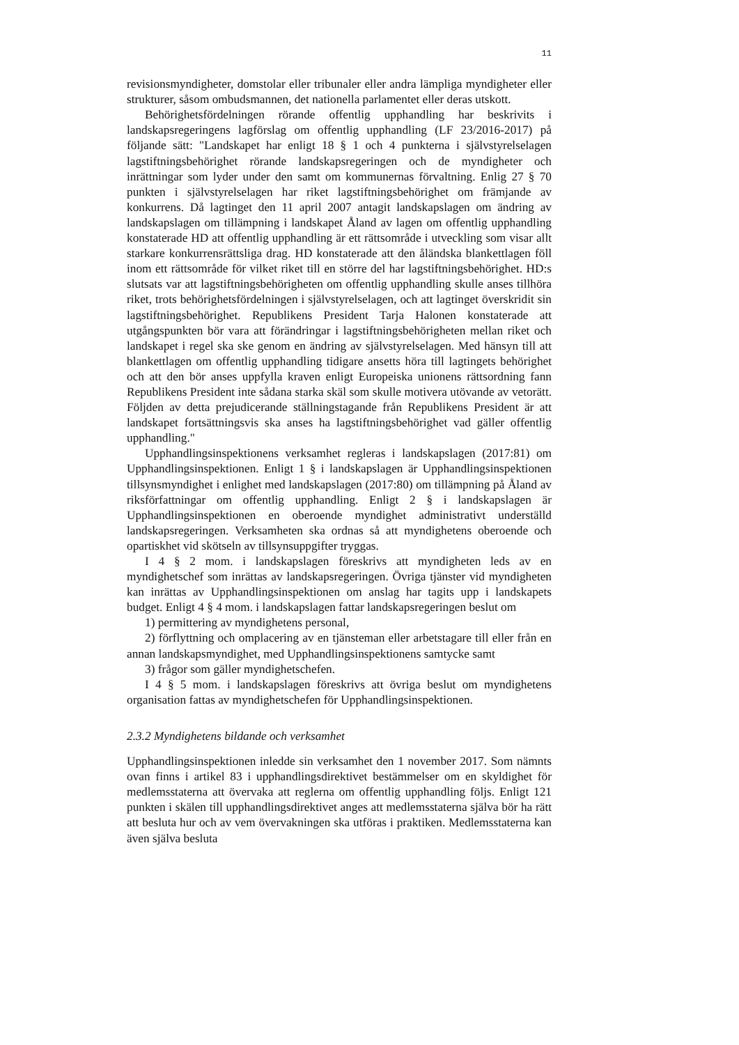11
revisionsmyndigheter, domstolar eller tribunaler eller andra lämpliga myndigheter eller strukturer, såsom ombudsmannen, det nationella parlamentet eller deras utskott.
Behörighetsfördelningen rörande offentlig upphandling har beskrivits i landskapsregeringens lagförslag om offentlig upphandling (LF 23/2016-2017) på följande sätt: "Landskapet har enligt 18 § 1 och 4 punkterna i självstyrelselagen lagstiftningsbehörighet rörande landskapsregeringen och de myndigheter och inrättningar som lyder under den samt om kommunernas förvaltning. Enlig 27 § 70 punkten i självstyrelselagen har riket lagstiftningsbehörighet om främjande av konkurrens. Då lagtinget den 11 april 2007 antagit landskapslagen om ändring av landskapslagen om tillämpning i landskapet Åland av lagen om offentlig upphandling konstaterade HD att offentlig upphandling är ett rättsområde i utveckling som visar allt starkare konkurrensrättsliga drag. HD konstaterade att den åländska blankettlagen föll inom ett rättsområde för vilket riket till en större del har lagstiftningsbehörighet. HD:s slutsats var att lagstiftningsbehörigheten om offentlig upphandling skulle anses tillhöra riket, trots behörighetsfördelningen i självstyrelselagen, och att lagtinget överskridit sin lagstiftningsbehörighet. Republikens President Tarja Halonen konstaterade att utgångspunkten bör vara att förändringar i lagstiftningsbehörigheten mellan riket och landskapet i regel ska ske genom en ändring av självstyrelselagen. Med hänsyn till att blankettlagen om offentlig upphandling tidigare ansetts höra till lagtingets behörighet och att den bör anses uppfylla kraven enligt Europeiska unionens rättsordning fann Republikens President inte sådana starka skäl som skulle motivera utövande av vetorätt. Följden av detta prejudicerande ställningstagande från Republikens President är att landskapet fortsättningsvis ska anses ha lagstiftningsbehörighet vad gäller offentlig upphandling."
Upphandlingsinspektionens verksamhet regleras i landskapslagen (2017:81) om Upphandlingsinspektionen. Enligt 1 § i landskapslagen är Upphandlingsinspektionen tillsynsmyndighet i enlighet med landskapslagen (2017:80) om tillämpning på Åland av riksförfattningar om offentlig upphandling. Enligt 2 § i landskapslagen är Upphandlingsinspektionen en oberoende myndighet administrativt underställd landskapsregeringen. Verksamheten ska ordnas så att myndighetens oberoende och opartiskhet vid skötseln av tillsynsuppgifter tryggas.
I 4 § 2 mom. i landskapslagen föreskrivs att myndigheten leds av en myndighetschef som inrättas av landskapsregeringen. Övriga tjänster vid myndigheten kan inrättas av Upphandlingsinspektionen om anslag har tagits upp i landskapets budget. Enligt 4 § 4 mom. i landskapslagen fattar landskapsregeringen beslut om
1) permittering av myndighetens personal,
2) förflyttning och omplacering av en tjänsteman eller arbetstagare till eller från en annan landskapsmyndighet, med Upphandlingsinspektionens samtycke samt
3) frågor som gäller myndighetschefen.
I 4 § 5 mom. i landskapslagen föreskrivs att övriga beslut om myndighetens organisation fattas av myndighetschefen för Upphandlingsinspektionen.
2.3.2 Myndighetens bildande och verksamhet
Upphandlingsinspektionen inledde sin verksamhet den 1 november 2017. Som nämnts ovan finns i artikel 83 i upphandlingsdirektivet bestämmelser om en skyldighet för medlemsstaterna att övervaka att reglerna om offentlig upphandling följs. Enligt 121 punkten i skälen till upphandlingsdirektivet anges att medlemsstaterna själva bör ha rätt att besluta hur och av vem övervakningen ska utföras i praktiken. Medlemsstaterna kan även själva besluta